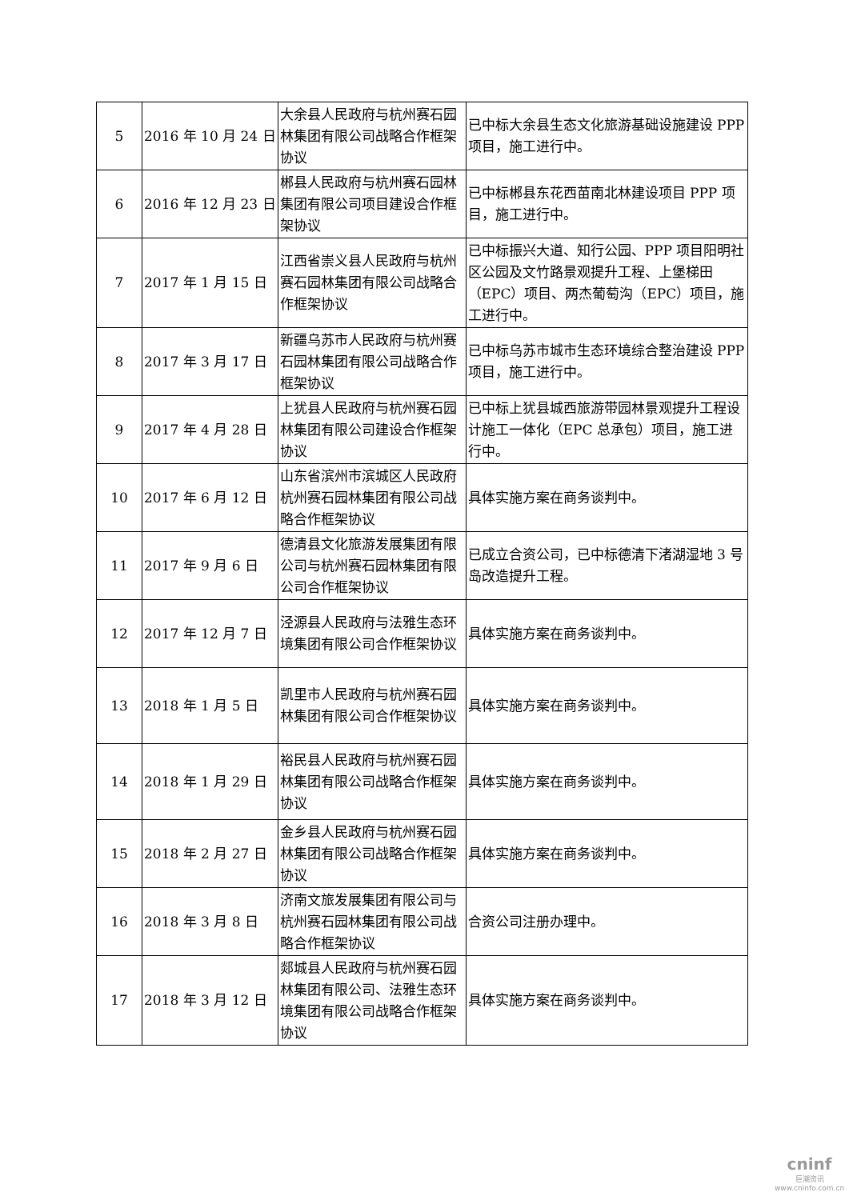| 5 | 2016 年 10 月 24 日 | 大余县人民政府与杭州赛石园林集团有限公司战略合作框架协议 | 已中标大余县生态文化旅游基础设施建设 PPP 项目，施工进行中。 |
| 6 | 2016 年 12 月 23 日 | 郴县人民政府与杭州赛石园林集团有限公司项目建设合作框架协议 | 已中标郴县东花西苗南北林建设项目 PPP 项目，施工进行中。 |
| 7 | 2017 年 1 月 15 日 | 江西省崇义县人民政府与杭州赛石园林集团有限公司战略合作框架协议 | 已中标振兴大道、知行公园、PPP 项目阳明社区公园及文竹路景观提升工程、上堡梯田（EPC）项目、两杰葡萄沟（EPC）项目，施工进行中。 |
| 8 | 2017 年 3 月 17 日 | 新疆乌苏市人民政府与杭州赛石园林集团有限公司战略合作框架协议 | 已中标乌苏市城市生态环境综合整治建设 PPP 项目，施工进行中。 |
| 9 | 2017 年 4 月 28 日 | 上犹县人民政府与杭州赛石园林集团有限公司建设合作框架协议 | 已中标上犹县城西旅游带园林景观提升工程设计施工一体化（EPC 总承包）项目，施工进行中。 |
| 10 | 2017 年 6 月 12 日 | 山东省滨州市滨城区人民政府杭州赛石园林集团有限公司战略合作框架协议 | 具体实施方案在商务谈判中。 |
| 11 | 2017 年 9 月 6 日 | 德清县文化旅游发展集团有限公司与杭州赛石园林集团有限公司合作框架协议 | 已成立合资公司，已中标德清下渚湖湿地 3 号岛改造提升工程。 |
| 12 | 2017 年 12 月 7 日 | 泾源县人民政府与法雅生态环境集团有限公司合作框架协议 | 具体实施方案在商务谈判中。 |
| 13 | 2018 年 1 月 5 日 | 凯里市人民政府与杭州赛石园林集团有限公司合作框架协议 | 具体实施方案在商务谈判中。 |
| 14 | 2018 年 1 月 29 日 | 裕民县人民政府与杭州赛石园林集团有限公司战略合作框架协议 | 具体实施方案在商务谈判中。 |
| 15 | 2018 年 2 月 27 日 | 金乡县人民政府与杭州赛石园林集团有限公司战略合作框架协议 | 具体实施方案在商务谈判中。 |
| 16 | 2018 年 3 月 8 日 | 济南文旅发展集团有限公司与杭州赛石园林集团有限公司战略合作框架协议 | 合资公司注册办理中。 |
| 17 | 2018 年 3 月 12 日 | 郯城县人民政府与杭州赛石园林集团有限公司、法雅生态环境集团有限公司战略合作框架协议 | 具体实施方案在商务谈判中。 |
cninf
巨潮资讯
www.cninfo.com.cn